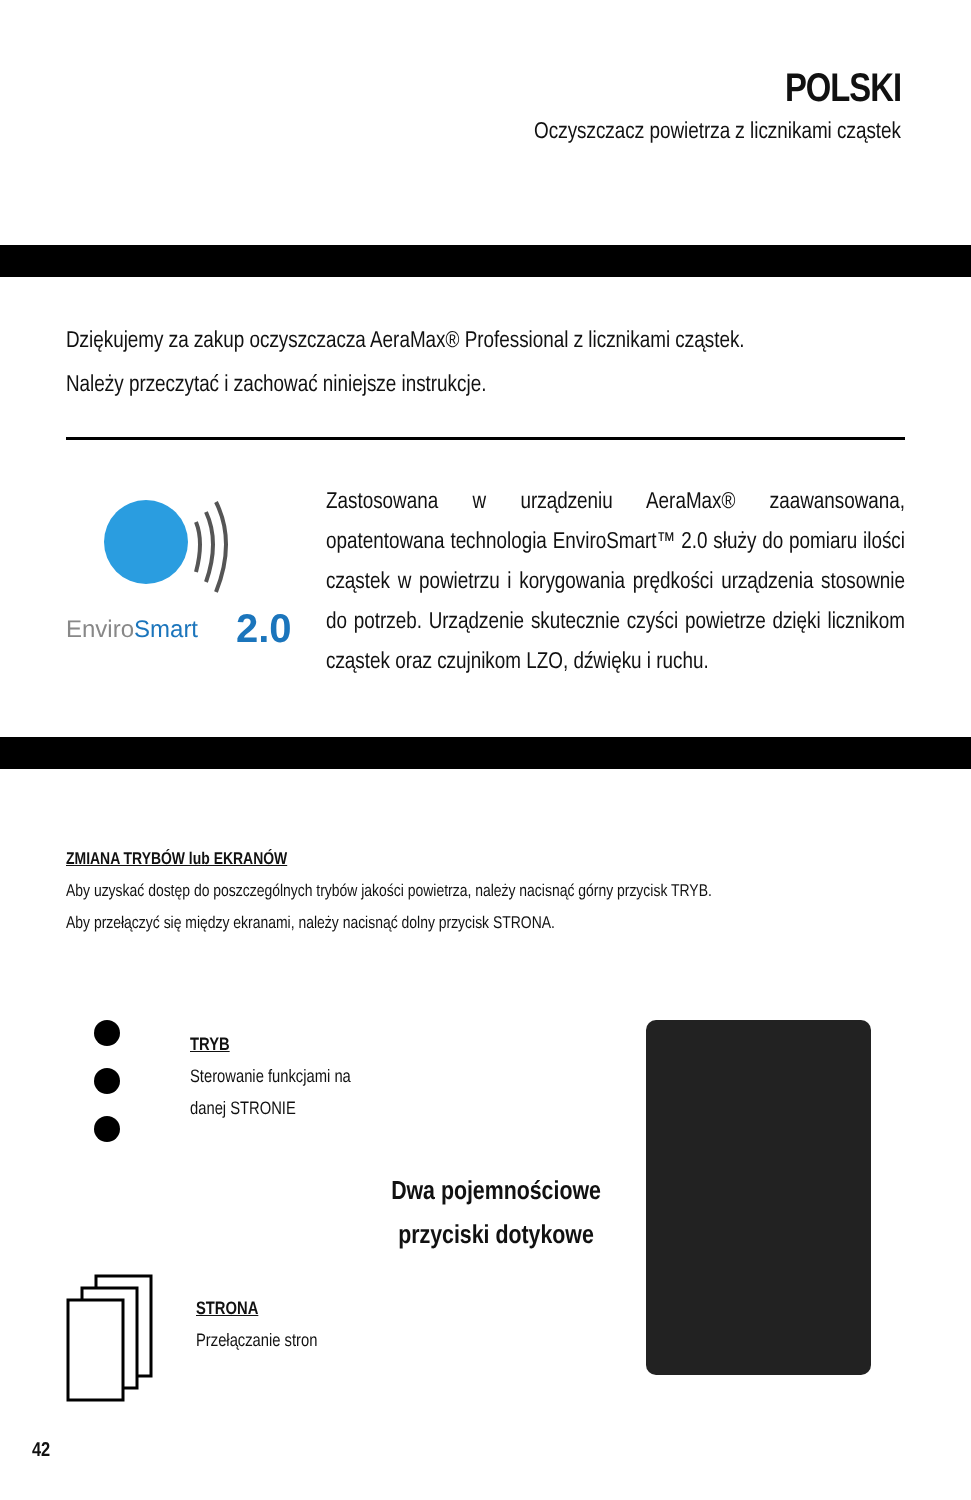POLSKI
Oczyszczacz powietrza z licznikami cząstek
Dziękujemy za zakup oczyszczacza AeraMax® Professional z licznikami cząstek.
Należy przeczytać i zachować niniejsze instrukcje.
EnviroSmart
2.0
Zastosowana w urządzeniu AeraMax® zaawansowana, opatentowana technologia EnviroSmart™ 2.0 służy do pomiaru ilości cząstek w powietrzu i korygowania prędkości urządzenia stosownie do potrzeb. Urządzenie skutecznie czyści powietrze dzięki licznikom cząstek oraz czujnikom LZO, dźwięku i ruchu.
ZMIANA TRYBÓW lub EKRANÓW
Aby uzyskać dostęp do poszczególnych trybów jakości powietrza, należy nacisnąć górny przycisk TRYB.
Aby przełączyć się między ekranami, należy nacisnąć dolny przycisk STRONA.
TRYB
Sterowanie funkcjami na danej STRONIE
STRONA
Przełączanie stron
Dwa pojemnościowe
przyciski dotykowe
42